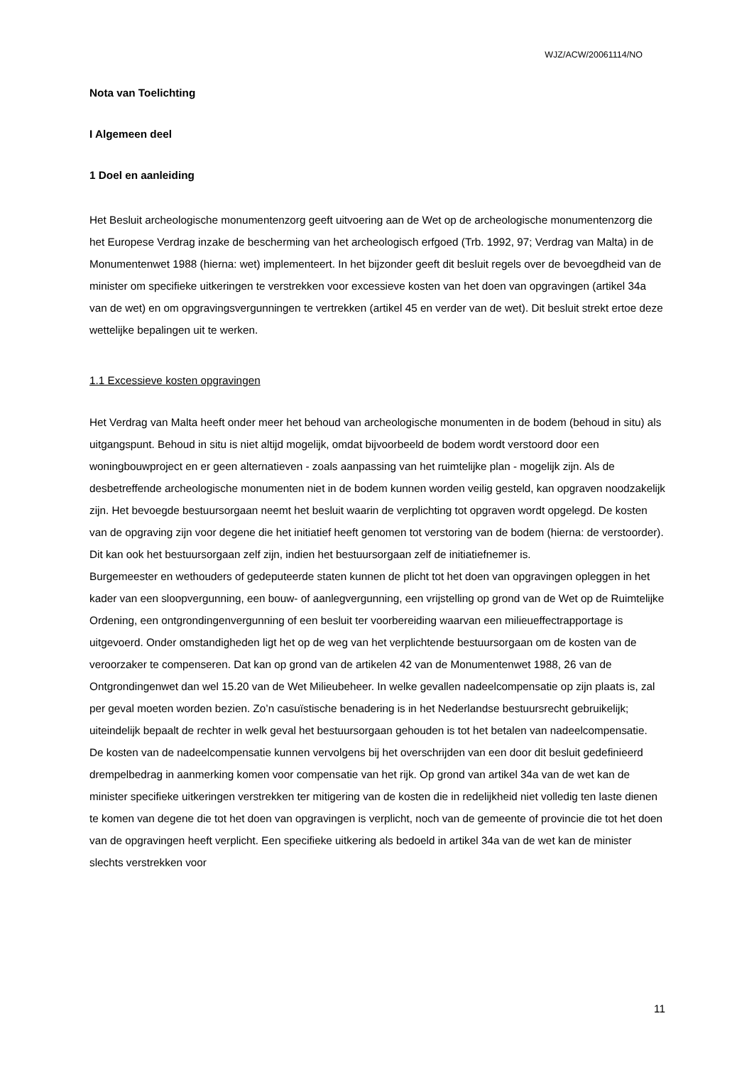WJZ/ACW/20061114/NO
Nota van Toelichting
I Algemeen deel
1 Doel en aanleiding
Het Besluit archeologische monumentenzorg geeft uitvoering aan de Wet op de archeologische monumentenzorg die het Europese Verdrag inzake de bescherming van het archeologisch erfgoed (Trb. 1992, 97; Verdrag van Malta) in de Monumentenwet 1988 (hierna: wet) implementeert. In het bijzonder geeft dit besluit regels over de bevoegdheid van de minister om specifieke uitkeringen te verstrekken voor excessieve kosten van het doen van opgravingen (artikel 34a van de wet) en om opgravingsvergunningen te vertrekken (artikel 45 en verder van de wet). Dit besluit strekt ertoe deze wettelijke bepalingen uit te werken.
1.1 Excessieve kosten opgravingen
Het Verdrag van Malta heeft onder meer het behoud van archeologische monumenten in de bodem (behoud in situ) als uitgangspunt. Behoud in situ is niet altijd mogelijk, omdat bijvoorbeeld de bodem wordt verstoord door een woningbouwproject en er geen alternatieven - zoals aanpassing van het ruimtelijke plan - mogelijk zijn. Als de desbetreffende archeologische monumenten niet in de bodem kunnen worden veilig gesteld, kan opgraven noodzakelijk zijn. Het bevoegde bestuursorgaan neemt het besluit waarin de verplichting tot opgraven wordt opgelegd. De kosten van de opgraving zijn voor degene die het initiatief heeft genomen tot verstoring van de bodem (hierna: de verstoorder). Dit kan ook het bestuursorgaan zelf zijn, indien het bestuursorgaan zelf de initiatiefnemer is.
Burgemeester en wethouders of gedeputeerde staten kunnen de plicht tot het doen van opgravingen opleggen in het kader van een sloopvergunning, een bouw- of aanlegvergunning, een vrijstelling op grond van de Wet op de Ruimtelijke Ordening, een ontgrondingenvergunning of een besluit ter voorbereiding waarvan een milieueffectrapportage is uitgevoerd. Onder omstandigheden ligt het op de weg van het verplichtende bestuursorgaan om de kosten van de veroorzaker te compenseren. Dat kan op grond van de artikelen 42 van de Monumentenwet 1988, 26 van de Ontgrondingenwet dan wel 15.20 van de Wet Milieubeheer. In welke gevallen nadeelcompensatie op zijn plaats is, zal per geval moeten worden bezien. Zo’n casuïstische benadering is in het Nederlandse bestuursrecht gebruikelijk; uiteindelijk bepaalt de rechter in welk geval het bestuursorgaan gehouden is tot het betalen van nadeelcompensatie.
De kosten van de nadeelcompensatie kunnen vervolgens bij het overschrijden van een door dit besluit gedefinieerd drempelbedrag in aanmerking komen voor compensatie van het rijk. Op grond van artikel 34a van de wet kan de minister specifieke uitkeringen verstrekken ter mitigering van de kosten die in redelijkheid niet volledig ten laste dienen te komen van degene die tot het doen van opgravingen is verplicht, noch van de gemeente of provincie die tot het doen van de opgravingen heeft verplicht. Een specifieke uitkering als bedoeld in artikel 34a van de wet kan de minister slechts verstrekken voor
11